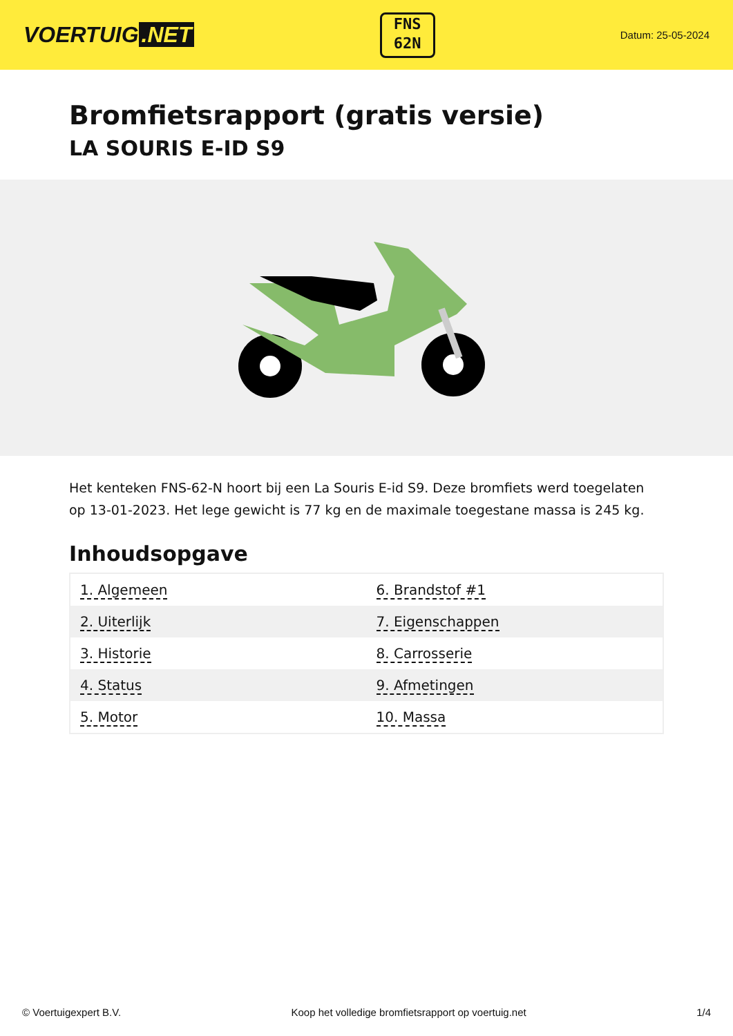VOERTUIG.NET
FNS
62N
Datum: 25-05-2024
Bromfietsrapport (gratis versie)
LA SOURIS E-ID S9
Het kenteken FNS-62-N hoort bij een La Souris E-id S9. Deze bromfiets werd toegelaten op 13-01-2023. Het lege gewicht is 77 kg en de maximale toegestane massa is 245 kg.
Inhoudsopgave
| 1. Algemeen | 6. Brandstof #1 |
| 2. Uiterlijk | 7. Eigenschappen |
| 3. Historie | 8. Carrosserie |
| 4. Status | 9. Afmetingen |
| 5. Motor | 10. Massa |
© Voertuigexpert B.V. Koop het volledige bromfietsrapport op voertuig.net 1/4